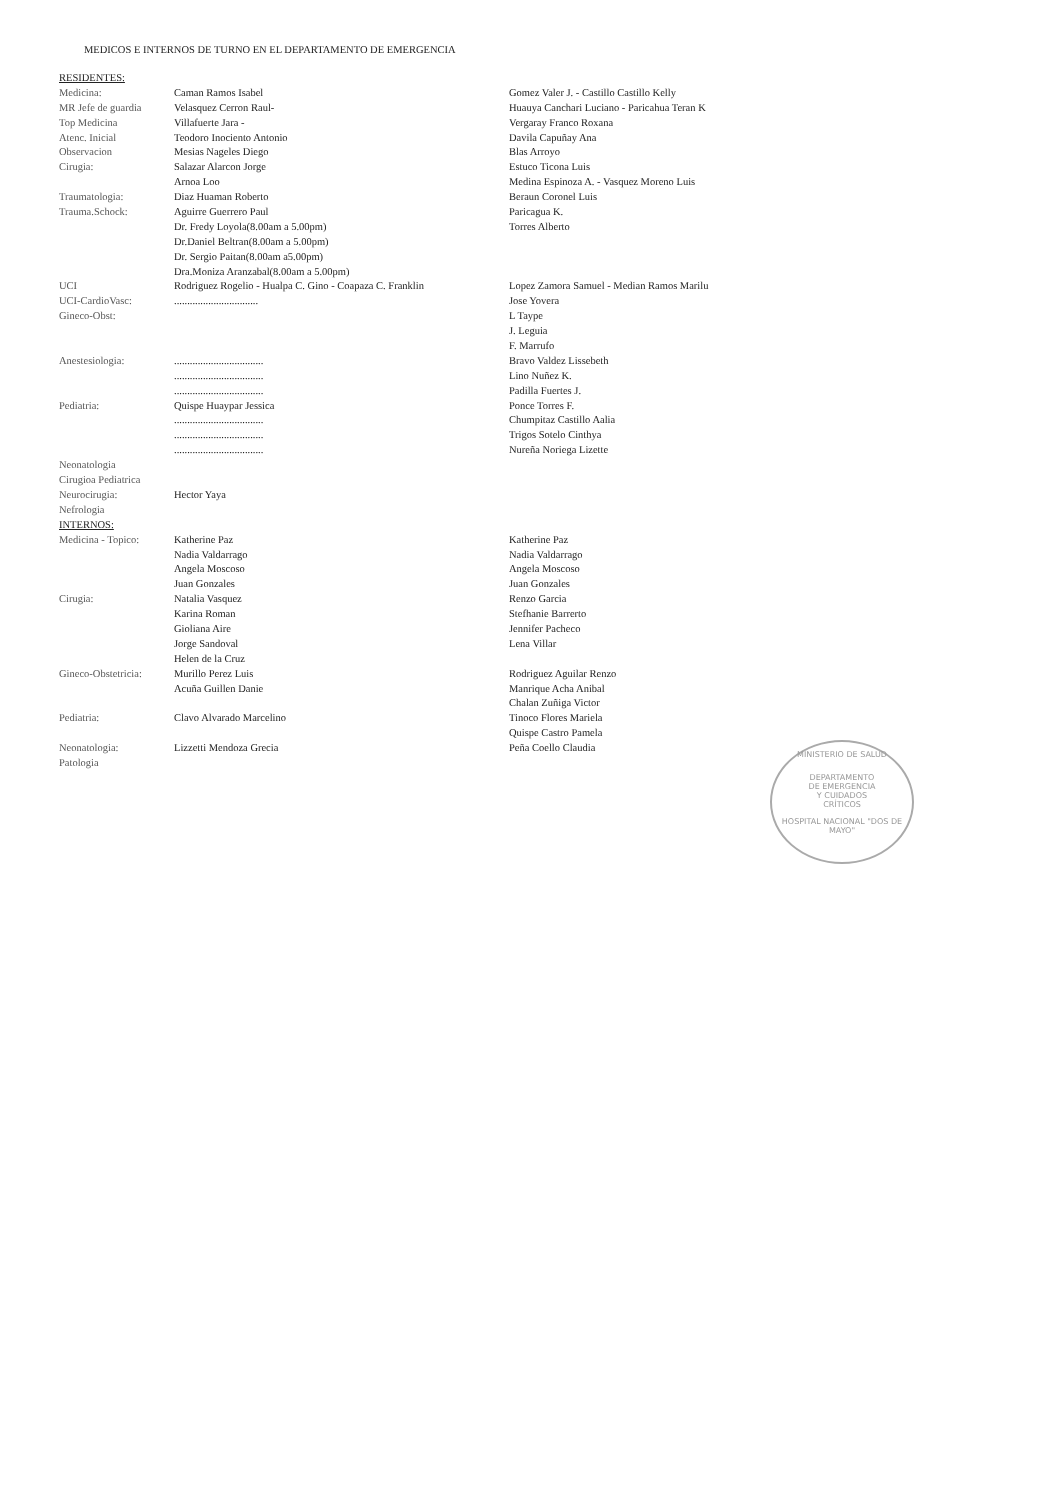MEDICOS E INTERNOS DE TURNO EN EL DEPARTAMENTO DE EMERGENCIA
| RESIDENTES: | | |
| Medicina: | Caman Ramos Isabel | Gomez Valer J. - Castillo Castillo Kelly |
| MR Jefe de guardia | Velasquez Cerron Raul- | Huauya Canchari Luciano - Paricahua Teran K |
| Top Medicina | Villafuerte Jara - | Vergaray Franco Roxana |
| Atenc. Inicial | Teodoro Inociento Antonio | Davila Capuñay Ana |
| Observacion | Mesias Nageles Diego | Blas Arroyo |
| Cirugia: | Salazar Alarcon Jorge | Estuco Ticona Luis |
| | Arnoa Loo | Medina Espinoza A. - Vasquez Moreno Luis |
| Traumatologia: | Diaz Huaman Roberto | Beraun Coronel Luis |
| Trauma.Schock: | Aguirre Guerrero Paul | Paricagua K. |
| | Dr. Fredy Loyola(8.00am a 5.00pm) | Torres Alberto |
| | Dr.Daniel Beltran(8.00am a 5.00pm) | |
| | Dr. Sergio Paitan(8.00am a5.00pm) | |
| | Dra.Moniza Aranzabal(8.00am a 5.00pm) | |
| UCI | Rodriguez Rogelio - Hualpa C. Gino - Coapaza C. Franklin | Lopez Zamora Samuel - Median Ramos Marilu |
| UCI-CardioVasc: | ................................ | Jose Yovera |
| Gineco-Obst: | | L Taype |
| | | J. Leguia |
| | | F. Marrufo |
| Anestesiologia: | .................................. | Bravo Valdez Lissebeth |
| | .................................. | Lino Nuñez K. |
| | .................................. | Padilla Fuertes J. |
| Pediatria: | Quispe Huaypar Jessica | Ponce Torres F. |
| | .................................. | Chumpitaz Castillo Aalia |
| | .................................. | Trigos Sotelo Cinthya |
| | .................................. | Nureña Noriega Lizette |
| Neonatologia | | |
| Cirugioa Pediatrica | | |
| Neurocirugia: | Hector Yaya | |
| Nefrologia | | |
| INTERNOS: | | |
| Medicina - Topico: | Katherine Paz | Katherine Paz |
| | Nadia Valdarrago | Nadia Valdarrago |
| | Angela Moscoso | Angela Moscoso |
| | Juan Gonzales | Juan Gonzales |
| Cirugia: | Natalia Vasquez | Renzo Garcia |
| | Karina Roman | Stefhanie Barrerto |
| | Gioliana Aire | Jennifer Pacheco |
| | Jorge Sandoval | Lena Villar |
| | Helen de la Cruz | |
| Gineco-Obstetricia: | Murillo Perez Luis | Rodriguez Aguilar Renzo |
| | Acuña Guillen Danie | Manrique Acha Anibal |
| | | Chalan Zuñiga Victor |
| Pediatria: | Clavo Alvarado Marcelino | Tinoco Flores Mariela |
| | | Quispe Castro Pamela |
| Neonatologia: | Lizzetti Mendoza Grecia | Peña Coello Claudia |
| Patologia | | |
MINISTERIO DE SALUD
DEPARTAMENTO
DE EMERGENCIA
Y CUIDADOS
CRÍTICOS
HOSPITAL NACIONAL "DOS DE MAYO"